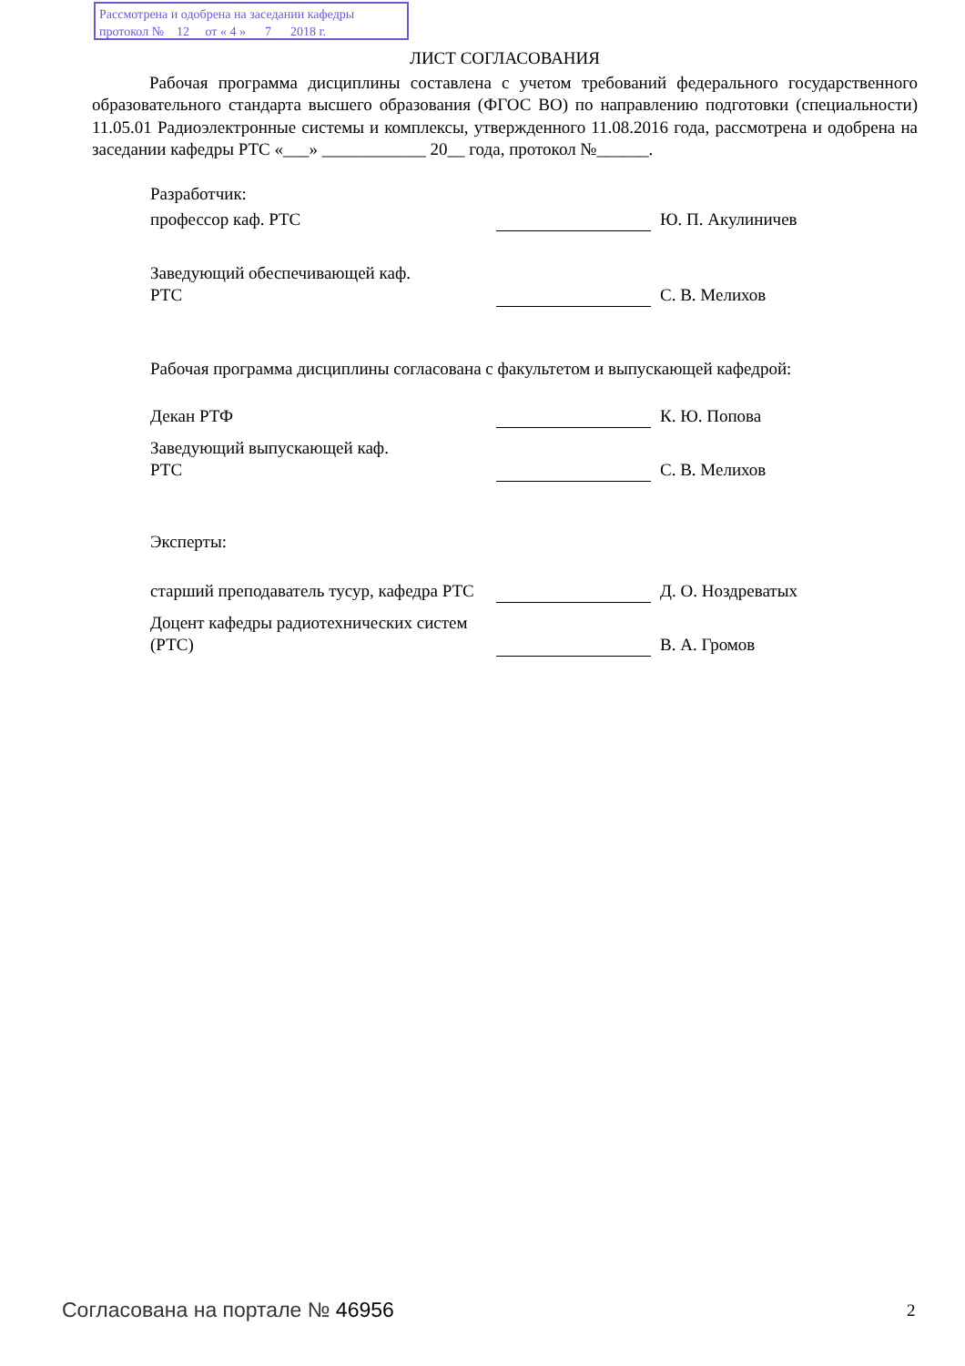Рассмотрена и одобрена на заседании кафедры
протокол № 12 от « 4 » 7 2018 г.
ЛИСТ СОГЛАСОВАНИЯ
Рабочая программа дисциплины составлена с учетом требований федерального государственного образовательного стандарта высшего образования (ФГОС ВО) по направлению подготовки (специальности) 11.05.01 Радиоэлектронные системы и комплексы, утвержденного 11.08.2016 года, рассмотрена и одобрена на заседании кафедры РТС «___» ____________ 20__ года, протокол №______.
Разработчик:
профессор каф. РТС
Ю. П. Акулиничев
Заведующий обеспечивающей каф.
РТС
С. В. Мелихов
Рабочая программа дисциплины согласована с факультетом и выпускающей кафедрой:
Декан РТФ
К. Ю. Попова
Заведующий выпускающей каф.
РТС
С. В. Мелихов
Эксперты:
старший преподаватель тусур, кафедра РТС
Д. О. Ноздреватых
Доцент кафедры радиотехнических систем (РТС)
В. А. Громов
Согласована на портале № 46956 2